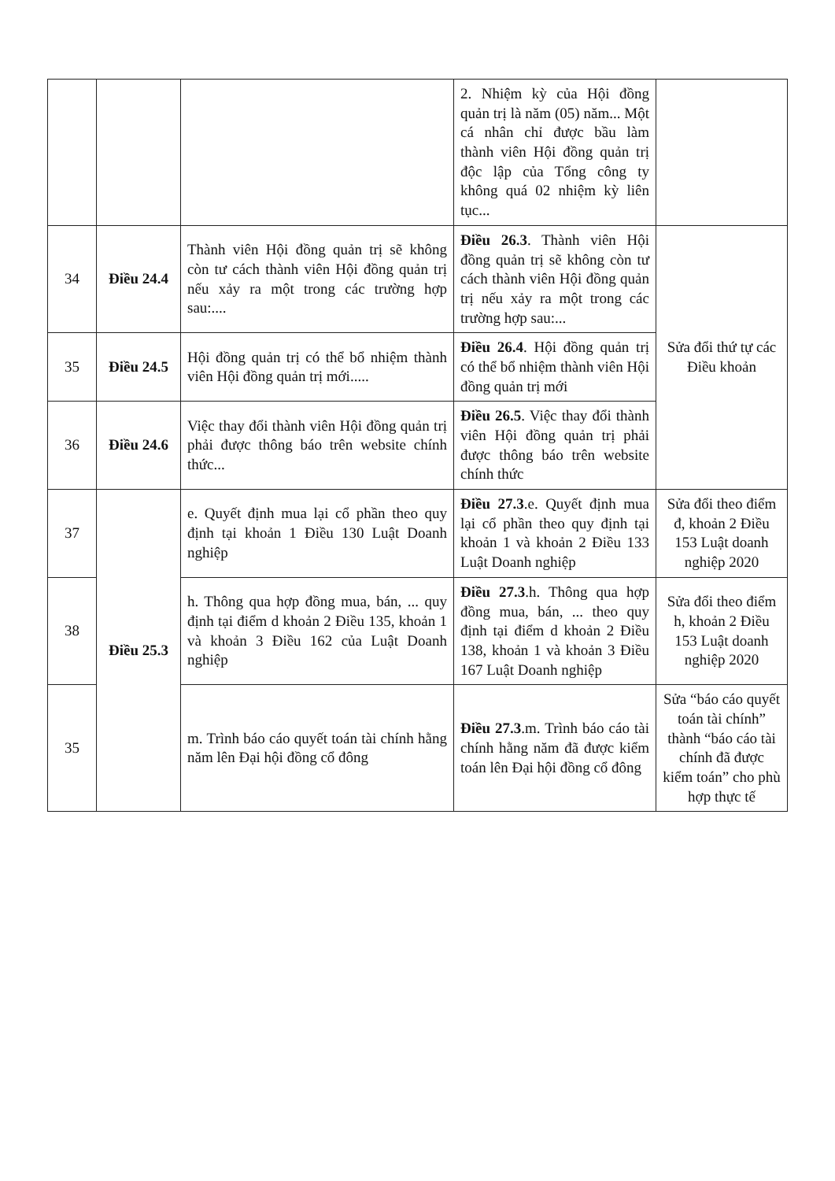| | | | 2. Nhiệm kỳ của Hội đồng quản trị là năm (05) năm... Một cá nhân chỉ được bầu làm thành viên Hội đồng quản trị độc lập của Tổng công ty không quá 02 nhiệm kỳ liên tục... | |
| 34 | Điều 24.4 | Thành viên Hội đồng quản trị sẽ không còn tư cách thành viên Hội đồng quản trị nếu xảy ra một trong các trường hợp sau:.... | Điều 26.3 . Thành viên Hội đồng quản trị sẽ không còn tư cách thành viên Hội đồng quản trị nếu xảy ra một trong các trường hợp sau:... | Sửa đổi thứ tự các Điều khoản |
| 35 | Điều 24.5 | Hội đồng quản trị có thể bổ nhiệm thành viên Hội đồng quản trị mới..... | Điều 26.4 . Hội đồng quản trị có thể bổ nhiệm thành viên Hội đồng quản trị mới | |
| 36 | Điều 24.6 | Việc thay đổi thành viên Hội đồng quản trị phải được thông báo trên website chính thức... | Điều 26.5 . Việc thay đổi thành viên Hội đồng quản trị phải được thông báo trên website chính thức | |
| 37 | Điều 25.3 | e. Quyết định mua lại cổ phần theo quy định tại khoản 1 Điều 130 Luật Doanh nghiệp | Điều 27.3 .e. Quyết định mua lại cổ phần theo quy định tại khoản 1 và khoản 2 Điều 133 Luật Doanh nghiệp | Sửa đổi theo điểm đ, khoản 2 Điều 153 Luật doanh nghiệp 2020 |
| 38 | | h. Thông qua hợp đồng mua, bán, ... quy định tại điểm d khoản 2 Điều 135, khoản 1 và khoản 3 Điều 162 của Luật Doanh nghiệp | Điều 27.3 .h. Thông qua hợp đồng mua, bán, ... theo quy định tại điểm d khoản 2 Điều 138, khoản 1 và khoản 3 Điều 167 Luật Doanh nghiệp | Sửa đổi theo điểm h, khoản 2 Điều 153 Luật doanh nghiệp 2020 |
| 35 | | m. Trình báo cáo quyết toán tài chính hằng năm lên Đại hội đồng cổ đông | Điều 27.3 .m. Trình báo cáo tài chính hằng năm đã được kiểm toán lên Đại hội đồng cổ đông | Sửa “báo cáo quyết toán tài chính” thành “báo cáo tài chính đã được kiểm toán” cho phù hợp thực tế |